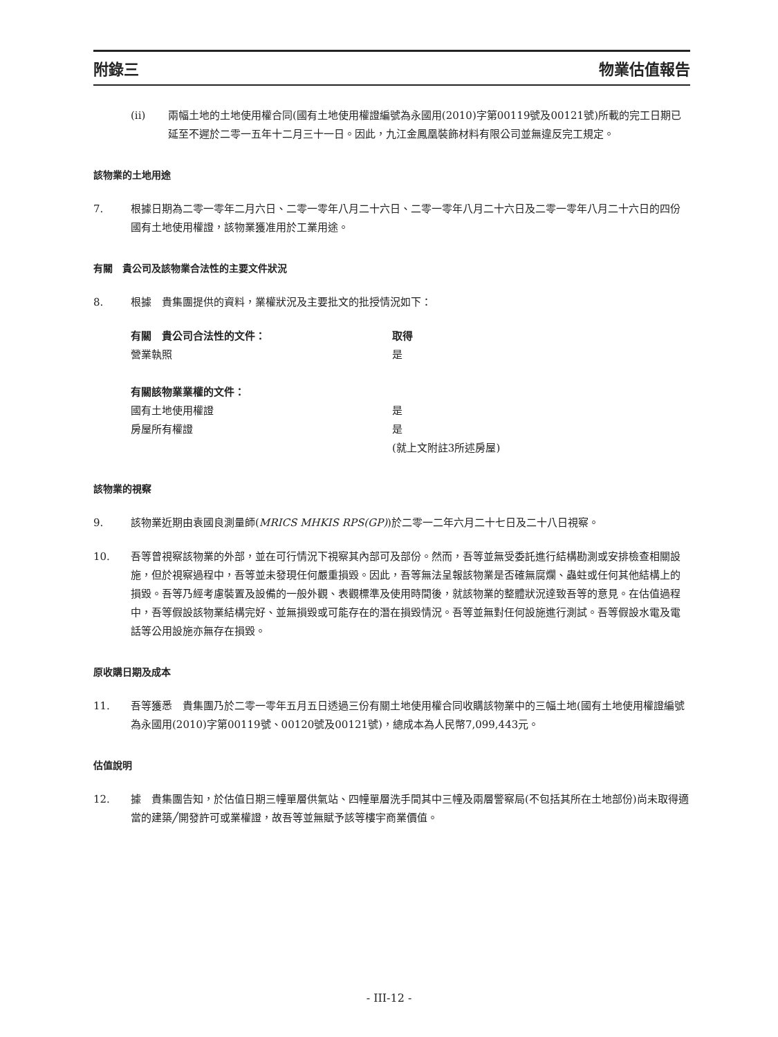附錄三 物業估值報告
(ii) 兩幅土地的土地使用權合同(國有土地使用權證編號為永國用(2010)字第00119號及00121號)所載的完工日期已延至不遲於二零一五年十二月三十一日。因此，九江金鳳凰裝飾材料有限公司並無違反完工規定。
該物業的土地用途
7. 根據日期為二零一零年二月六日、二零一零年八月二十六日、二零一零年八月二十六日及二零一零年八月二十六日的四份國有土地使用權證，該物業獲准用於工業用途。
有關　貴公司及該物業合法性的主要文件狀況
8. 根據　貴集團提供的資料，業權狀況及主要批文的批授情況如下：
| 有關 貴公司合法性的文件： | 取得 |
| --- | --- |
| 營業執照 | 是 |
| 有關該物業業權的文件： | |
| 國有土地使用權證 | 是 |
| 房屋所有權證 | 是 (就上文附註3所述房屋) |
該物業的視察
9. 該物業近期由袁國良測量師(MRICS MHKIS RPS(GP))於二零一二年六月二十七日及二十八日視察。
10. 吾等曾視察該物業的外部，並在可行情況下視察其內部可及部份。然而，吾等並無受委託進行結構勘測或安排檢查相關設施，但於視察過程中，吾等並未發現任何嚴重損毀。因此，吾等無法呈報該物業是否確無腐爛、蟲蛀或任何其他結構上的損毀。吾等乃經考慮裝置及設備的一般外觀、表觀標準及使用時間後，就該物業的整體狀況達致吾等的意見。在估值過程中，吾等假設該物業結構完好、並無損毀或可能存在的潛在損毀情況。吾等並無對任何設施進行測試。吾等假設水電及電話等公用設施亦無存在損毀。
原收購日期及成本
11. 吾等獲悉　貴集團乃於二零一零年五月五日透過三份有關土地使用權合同收購該物業中的三幅土地(國有土地使用權證編號為永國用(2010)字第00119號、00120號及00121號)，總成本為人民幣7,099,443元。
估值說明
12. 據　貴集團告知，於估值日期三幢單層供氣站、四幢單層洗手間其中三幢及兩層警察局(不包括其所在土地部份)尚未取得適當的建築╱開發許可或業權證，故吾等並無賦予該等樓宇商業價值。
- III-12 -